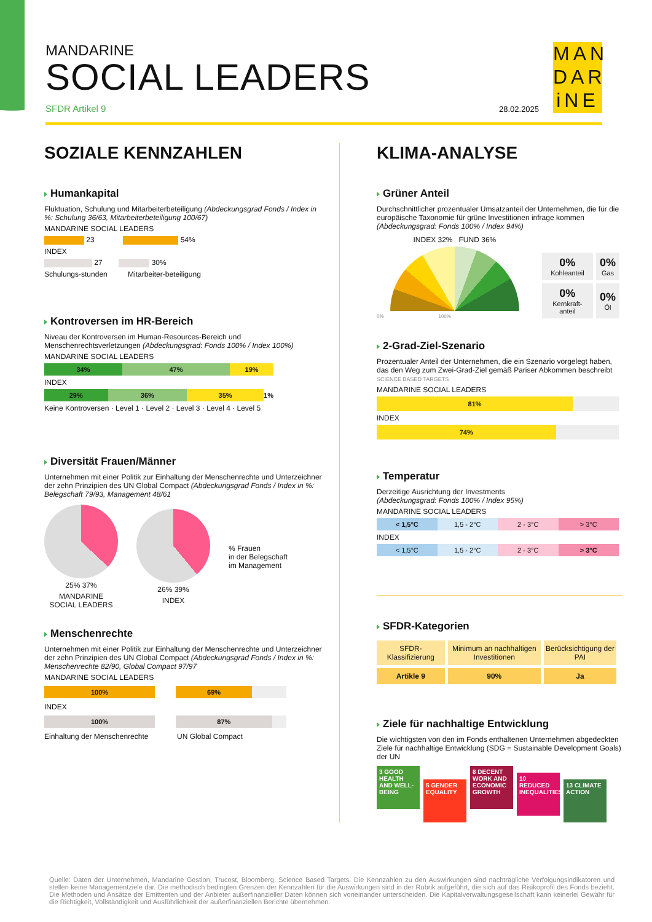MANDARINE
SOCIAL LEADERS
SFDR Artikel 9
28.02.2025
MAN DAR iNE
SOZIALE KENNZAHLEN
Humankapital
Fluktuation, Schulung und Mitarbeiterbeteiligung (Abdeckungsgrad Fonds / Index in %: Schulung 36/63, Mitarbeiterbeteiligung 100/67)
MANDARINE SOCIAL LEADERS
23 54%
INDEX
27 30%
Schulungs-stunden Mitarbeiter-beteiligung
Kontroversen im HR-Bereich
Niveau der Kontroversen im Human-Resources-Bereich und Menschenrechtsverletzungen (Abdeckungsgrad: Fonds 100% / Index 100%)
MANDARINE SOCIAL LEADERS
34% 47% 19%
INDEX
29% 36% 35% 1%
Keine Kontroversen · Level 1 · Level 2 · Level 3 · Level 4 · Level 5
Diversität Frauen/Männer
Unternehmen mit einer Politik zur Einhaltung der Menschenrechte und Unterzeichner der zehn Prinzipien des UN Global Compact (Abdeckungsgrad Fonds / Index in %: Belegschaft 79/93, Management 48/61
25% 37%
MANDARINE
SOCIAL LEADERS
26% 39%
INDEX
% Frauen
in der Belegschaft
im Management
Menschenrechte
Unternehmen mit einer Politik zur Einhaltung der Menschenrechte und Unterzeichner der zehn Prinzipien des UN Global Compact (Abdeckungsgrad Fonds / Index in %: Menschenrechte 82/90, Global Compact 97/97
MANDARINE SOCIAL LEADERS
100% 69%
INDEX
100% 87%
Einhaltung der Menschenrechte UN Global Compact
KLIMA-ANALYSE
Grüner Anteil
Durchschnittlicher prozentualer Umsatzanteil der Unternehmen, die für die europäische Taxonomie für grüne Investitionen infrage kommen (Abdeckungsgrad: Fonds 100% / Index 94%)
INDEX 32% FUND 36%
0% 100%
| 0% Kohleanteil | 0% Gas |
| 0% Kernkraft-anteil | 0% Öl |
2-Grad-Ziel-Szenario
Prozentualer Anteil der Unternehmen, die ein Szenario vorgelegt haben, das den Weg zum Zwei-Grad-Ziel gemäß Pariser Abkommen beschreibt SCIENCE BASED TARGETS
MANDARINE SOCIAL LEADERS
81%
INDEX
74%
Temperatur
Derzeitige Ausrichtung der Investments
(Abdeckungsgrad: Fonds 100% / Index 95%)
MANDARINE SOCIAL LEADERS
< 1,5°C 1,5 - 2°C 2 - 3°C > 3°C
INDEX
< 1,5°C 1,5 - 2°C 2 - 3°C > 3°C
SFDR-Kategorien
| SFDR-Klassifizierung | Minimum an nachhaltigen Investitionen | Berücksichtigung der PAI |
| --- | --- | --- |
| Artikle 9 | 90% | Ja |
Ziele für nachhaltige Entwicklung
Die wichtigsten von den im Fonds enthaltenen Unternehmen abgedeckten Ziele für nachhaltige Entwicklung (SDG = Sustainable Development Goals) der UN
3 GOOD HEALTH AND WELL-BEING 5 GENDER EQUALITY 8 DECENT WORK AND ECONOMIC GROWTH 10 REDUCED INEQUALITIES 13 CLIMATE ACTION
Quelle: Daten der Unternehmen, Mandarine Gestion, Trucost, Bloomberg, Science Based Targets. Die Kennzahlen zu den Auswirkungen sind nachträgliche Verfolgungsindikatoren und stellen keine Managementziele dar. Die methodisch bedingten Grenzen der Kennzahlen für die Auswirkungen sind in der Rubrik aufgeführt, die sich auf das Risikoprofil des Fonds bezieht. Die Methoden und Ansätze der Emittenten und der Anbieter außerfinanzieller Daten können sich voneinander unterscheiden. Die Kapitalverwaltungsgesellschaft kann keinerlei Gewähr für die Richtigkeit, Vollständigkeit und Ausführlichkeit der außerfinanziellen Berichte übernehmen.